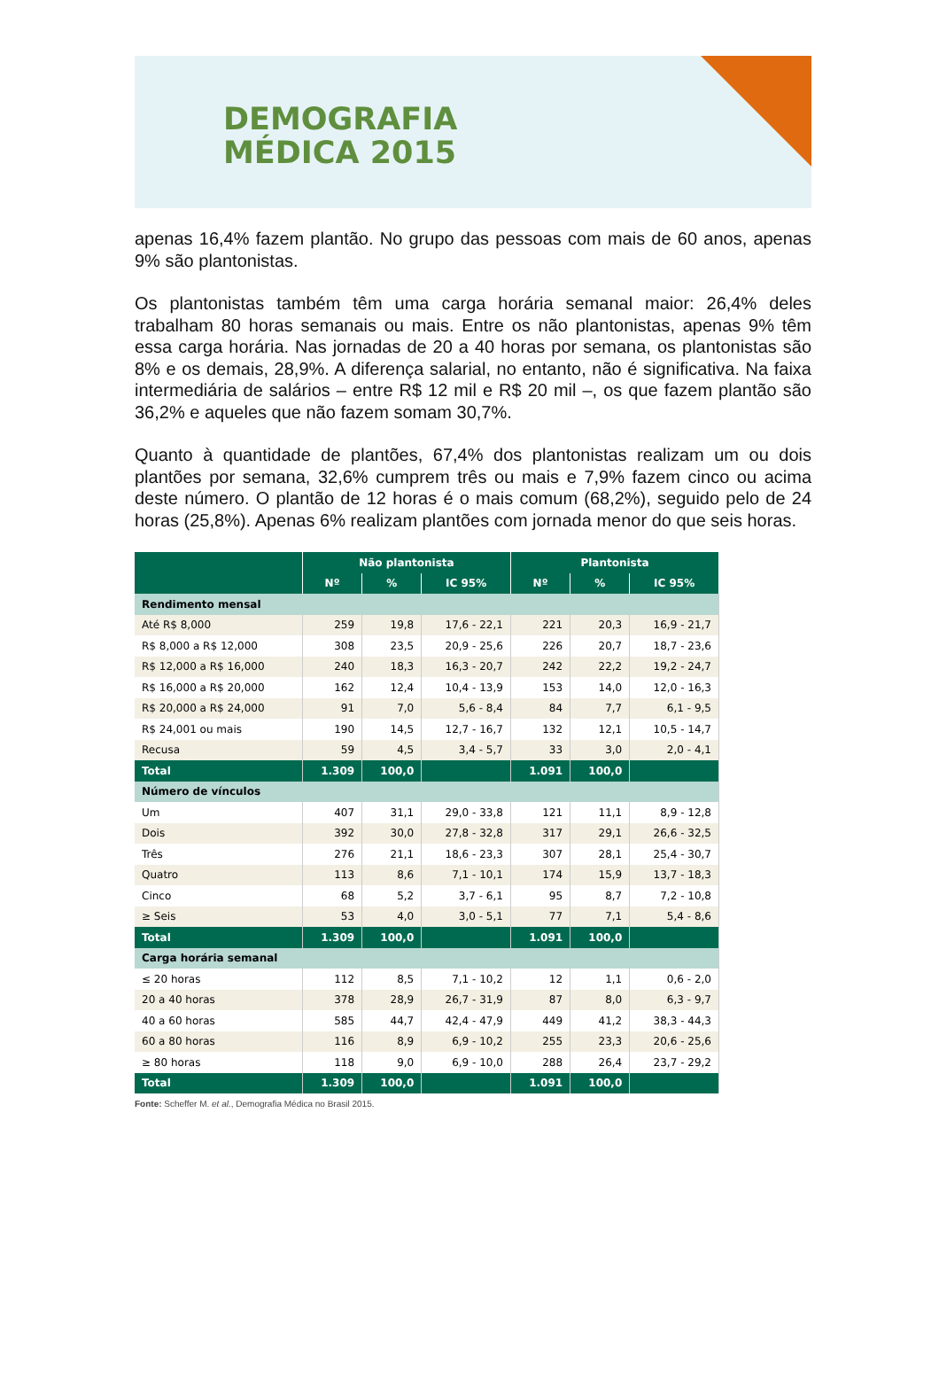DEMOGRAFIA
MÉDICA 2015
apenas 16,4% fazem plantão. No grupo das pessoas com mais de 60 anos, apenas 9% são plantonistas.
Os plantonistas também têm uma carga horária semanal maior: 26,4% deles trabalham 80 horas semanais ou mais. Entre os não plantonistas, apenas 9% têm essa carga horária. Nas jornadas de 20 a 40 horas por semana, os plantonistas são 8% e os demais, 28,9%. A diferença salarial, no entanto, não é significativa. Na faixa intermediária de salários – entre R$ 12 mil e R$ 20 mil –, os que fazem plantão são 36,2% e aqueles que não fazem somam 30,7%.
Quanto à quantidade de plantões, 67,4% dos plantonistas realizam um ou dois plantões por semana, 32,6% cumprem três ou mais e 7,9% fazem cinco ou acima deste número. O plantão de 12 horas é o mais comum (68,2%), seguido pelo de 24 horas (25,8%). Apenas 6% realizam plantões com jornada menor do que seis horas.
| | Não plantonista | | | Plantonista | | |
| --- | --- | --- | --- | --- | --- | --- |
| | Nº | % | IC 95% | Nº | % | IC 95% |
| Rendimento mensal | | | | | | |
| Até R$ 8,000 | 259 | 19,8 | 17,6 - 22,1 | 221 | 20,3 | 16,9 - 21,7 |
| R$ 8,000 a R$ 12,000 | 308 | 23,5 | 20,9 - 25,6 | 226 | 20,7 | 18,7 - 23,6 |
| R$ 12,000 a R$ 16,000 | 240 | 18,3 | 16,3 - 20,7 | 242 | 22,2 | 19,2 - 24,7 |
| R$ 16,000 a R$ 20,000 | 162 | 12,4 | 10,4 - 13,9 | 153 | 14,0 | 12,0 - 16,3 |
| R$ 20,000 a R$ 24,000 | 91 | 7,0 | 5,6 - 8,4 | 84 | 7,7 | 6,1 - 9,5 |
| R$ 24,001 ou mais | 190 | 14,5 | 12,7 - 16,7 | 132 | 12,1 | 10,5 - 14,7 |
| Recusa | 59 | 4,5 | 3,4 - 5,7 | 33 | 3,0 | 2,0 - 4,1 |
| Total | 1.309 | 100,0 | | 1.091 | 100,0 | |
| Número de vínculos | | | | | | |
| Um | 407 | 31,1 | 29,0 - 33,8 | 121 | 11,1 | 8,9 - 12,8 |
| Dois | 392 | 30,0 | 27,8 - 32,8 | 317 | 29,1 | 26,6 - 32,5 |
| Três | 276 | 21,1 | 18,6 - 23,3 | 307 | 28,1 | 25,4 - 30,7 |
| Quatro | 113 | 8,6 | 7,1 - 10,1 | 174 | 15,9 | 13,7 - 18,3 |
| Cinco | 68 | 5,2 | 3,7 - 6,1 | 95 | 8,7 | 7,2 - 10,8 |
| ≥ Seis | 53 | 4,0 | 3,0 - 5,1 | 77 | 7,1 | 5,4 - 8,6 |
| Total | 1.309 | 100,0 | | 1.091 | 100,0 | |
| Carga horária semanal | | | | | | |
| ≤ 20 horas | 112 | 8,5 | 7,1 - 10,2 | 12 | 1,1 | 0,6 - 2,0 |
| 20 a 40 horas | 378 | 28,9 | 26,7 - 31,9 | 87 | 8,0 | 6,3 - 9,7 |
| 40 a 60 horas | 585 | 44,7 | 42,4 - 47,9 | 449 | 41,2 | 38,3 - 44,3 |
| 60 a 80 horas | 116 | 8,9 | 6,9 - 10,2 | 255 | 23,3 | 20,6 - 25,6 |
| ≥ 80 horas | 118 | 9,0 | 6,9 - 10,0 | 288 | 26,4 | 23,7 - 29,2 |
| Total | 1.309 | 100,0 | | 1.091 | 100,0 | |
Fonte: Scheffer M. et al., Demografia Médica no Brasil 2015.